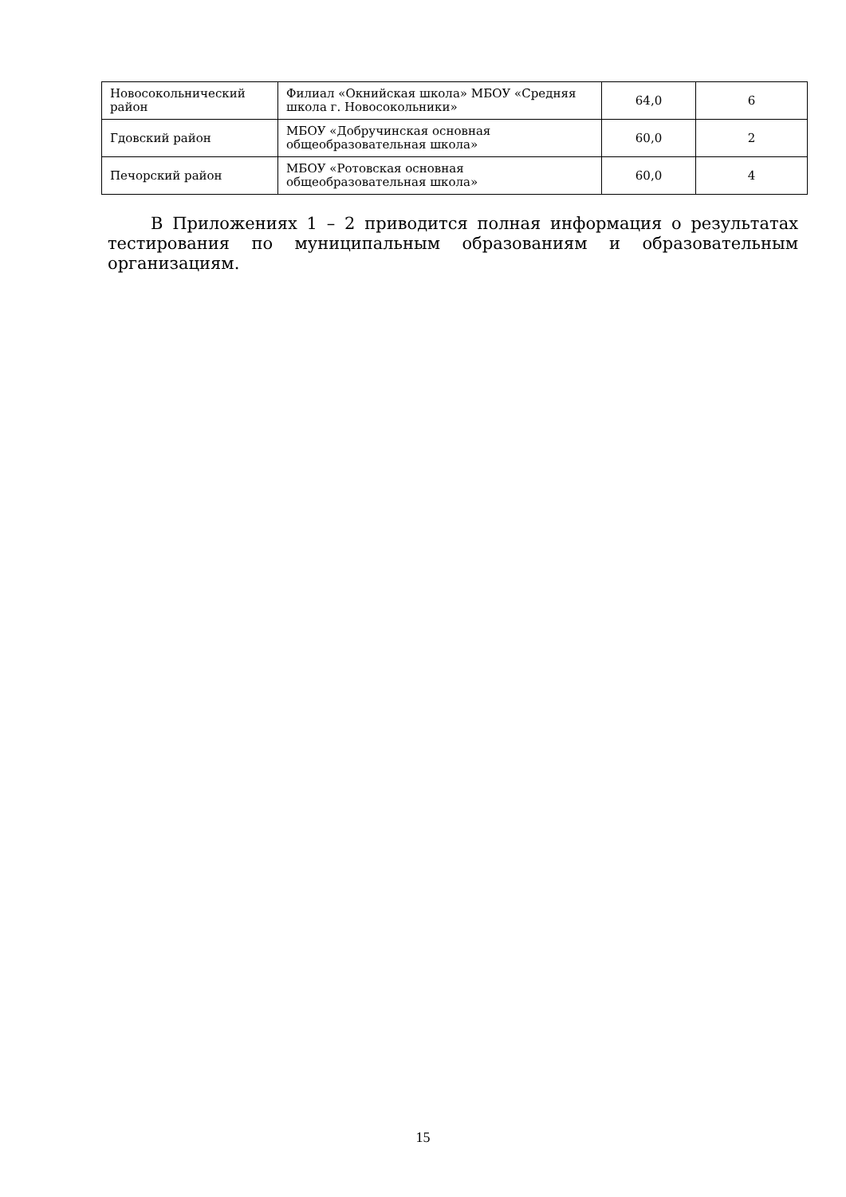| Новосокольнический район | Филиал «Окнийская школа» МБОУ «Средняя школа г. Новосокольники» | 64,0 | 6 |
| Гдовский район | МБОУ «Добручинская основная общеобразовательная школа» | 60,0 | 2 |
| Печорский район | МБОУ «Ротовская основная общеобразовательная школа» | 60,0 | 4 |
В Приложениях 1 – 2 приводится полная информация о результатах тестирования по муниципальным образованиям и образовательным организациям.
15